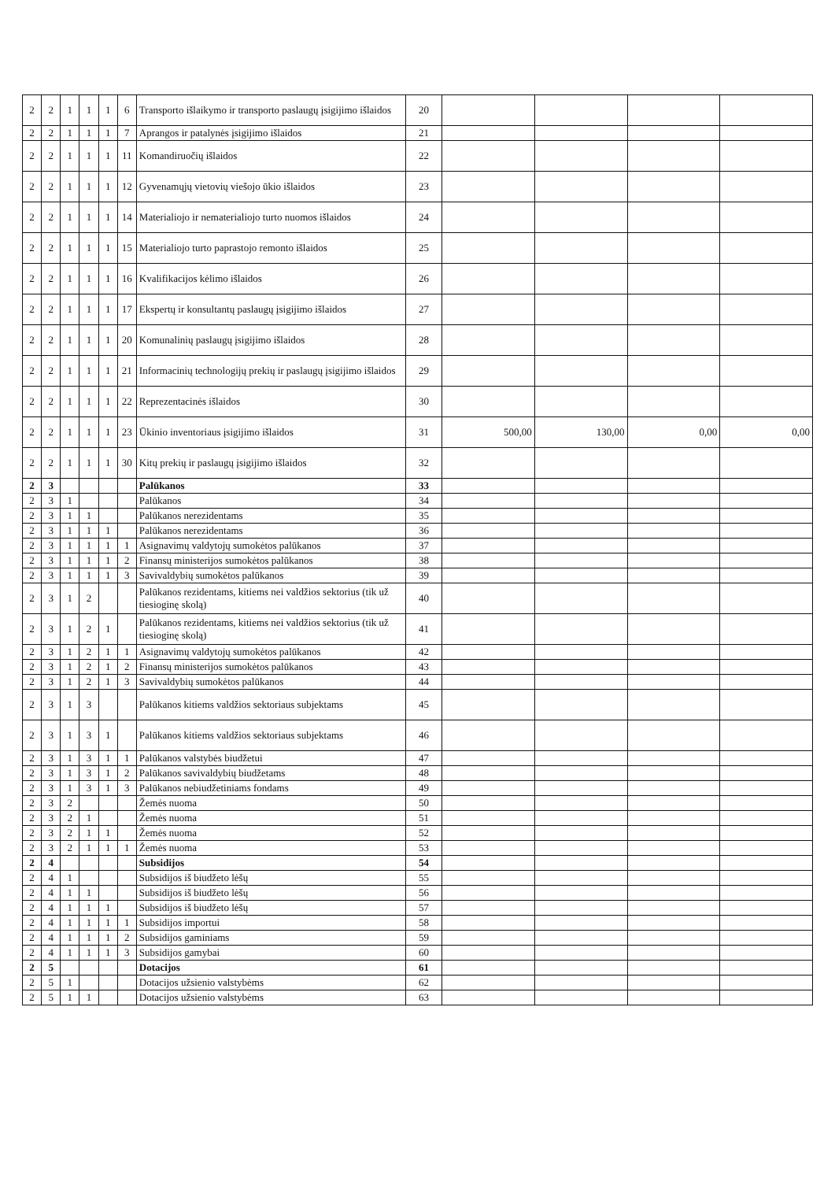| 2 | 2 | 1 | 1 | 1 | 6 | Transporto išlaikymo ir transporto paslaugų įsigijimo išlaidos | 20 | | | | |
| 2 | 2 | 1 | 1 | 1 | 7 | Aprangos ir patalynės įsigijimo išlaidos | 21 | | | | |
| 2 | 2 | 1 | 1 | 1 | 11 | Komandiruočių išlaidos | 22 | | | | |
| 2 | 2 | 1 | 1 | 1 | 12 | Gyvenamųjų vietovių viešojo ūkio išlaidos | 23 | | | | |
| 2 | 2 | 1 | 1 | 1 | 14 | Materialiojo ir nematerialiojo turto nuomos išlaidos | 24 | | | | |
| 2 | 2 | 1 | 1 | 1 | 15 | Materialiojo turto paprastojo remonto išlaidos | 25 | | | | |
| 2 | 2 | 1 | 1 | 1 | 16 | Kvalifikacijos kėlimo išlaidos | 26 | | | | |
| 2 | 2 | 1 | 1 | 1 | 17 | Ekspertų ir konsultantų paslaugų įsigijimo išlaidos | 27 | | | | |
| 2 | 2 | 1 | 1 | 1 | 20 | Komunalinių paslaugų įsigijimo išlaidos | 28 | | | | |
| 2 | 2 | 1 | 1 | 1 | 21 | Informacinių technologijų prekių ir paslaugų įsigijimo išlaidos | 29 | | | | |
| 2 | 2 | 1 | 1 | 1 | 22 | Reprezentacinės išlaidos | 30 | | | | |
| 2 | 2 | 1 | 1 | 1 | 23 | Ūkinio inventoriaus įsigijimo išlaidos | 31 | 500,00 | 130,00 | 0,00 | 0,00 |
| 2 | 2 | 1 | 1 | 1 | 30 | Kitų prekių ir paslaugų įsigijimo išlaidos | 32 | | | | |
| 2 | 3 | | | | | Palūkanos | 33 | | | | |
| 2 | 3 | 1 | | | | Palūkanos | 34 | | | | |
| 2 | 3 | 1 | 1 | | | Palūkanos nerezidentams | 35 | | | | |
| 2 | 3 | 1 | 1 | 1 | | Palūkanos nerezidentams | 36 | | | | |
| 2 | 3 | 1 | 1 | 1 | 1 | Asignavimų valdytojų sumokėtos palūkanos | 37 | | | | |
| 2 | 3 | 1 | 1 | 1 | 2 | Finansų ministerijos sumokėtos palūkanos | 38 | | | | |
| 2 | 3 | 1 | 1 | 1 | 3 | Savivaldybių sumokėtos palūkanos | 39 | | | | |
| 2 | 3 | 1 | 2 | | | Palūkanos rezidentams, kitiems nei valdžios sektorius (tik už tiesioginę skolą) | 40 | | | | |
| 2 | 3 | 1 | 2 | 1 | | Palūkanos rezidentams, kitiems nei valdžios sektorius (tik už tiesioginę skolą) | 41 | | | | |
| 2 | 3 | 1 | 2 | 1 | 1 | Asignavimų valdytojų sumokėtos palūkanos | 42 | | | | |
| 2 | 3 | 1 | 2 | 1 | 2 | Finansų ministerijos sumokėtos palūkanos | 43 | | | | |
| 2 | 3 | 1 | 2 | 1 | 3 | Savivaldybių sumokėtos palūkanos | 44 | | | | |
| 2 | 3 | 1 | 3 | | | Palūkanos kitiems valdžios sektoriaus subjektams | 45 | | | | |
| 2 | 3 | 1 | 3 | 1 | | Palūkanos kitiems valdžios sektoriaus subjektams | 46 | | | | |
| 2 | 3 | 1 | 3 | 1 | 1 | Palūkanos valstybės biudžetui | 47 | | | | |
| 2 | 3 | 1 | 3 | 1 | 2 | Palūkanos savivaldybių biudžetams | 48 | | | | |
| 2 | 3 | 1 | 3 | 1 | 3 | Palūkanos nebiudžetiniams fondams | 49 | | | | |
| 2 | 3 | 2 | | | | Žemės nuoma | 50 | | | | |
| 2 | 3 | 2 | 1 | | | Žemės nuoma | 51 | | | | |
| 2 | 3 | 2 | 1 | 1 | | Žemės nuoma | 52 | | | | |
| 2 | 3 | 2 | 1 | 1 | 1 | Žemės nuoma | 53 | | | | |
| 2 | 4 | | | | | Subsidijos | 54 | | | | |
| 2 | 4 | 1 | | | | Subsidijos iš biudžeto lėšų | 55 | | | | |
| 2 | 4 | 1 | 1 | | | Subsidijos iš biudžeto lėšų | 56 | | | | |
| 2 | 4 | 1 | 1 | 1 | | Subsidijos iš biudžeto lėšų | 57 | | | | |
| 2 | 4 | 1 | 1 | 1 | 1 | Subsidijos importui | 58 | | | | |
| 2 | 4 | 1 | 1 | 1 | 2 | Subsidijos gaminiams | 59 | | | | |
| 2 | 4 | 1 | 1 | 1 | 3 | Subsidijos gamybai | 60 | | | | |
| 2 | 5 | | | | | Dotacijos | 61 | | | | |
| 2 | 5 | 1 | | | | Dotacijos užsienio valstybėms | 62 | | | | |
| 2 | 5 | 1 | 1 | | | Dotacijos užsienio valstybėms | 63 | | | | |